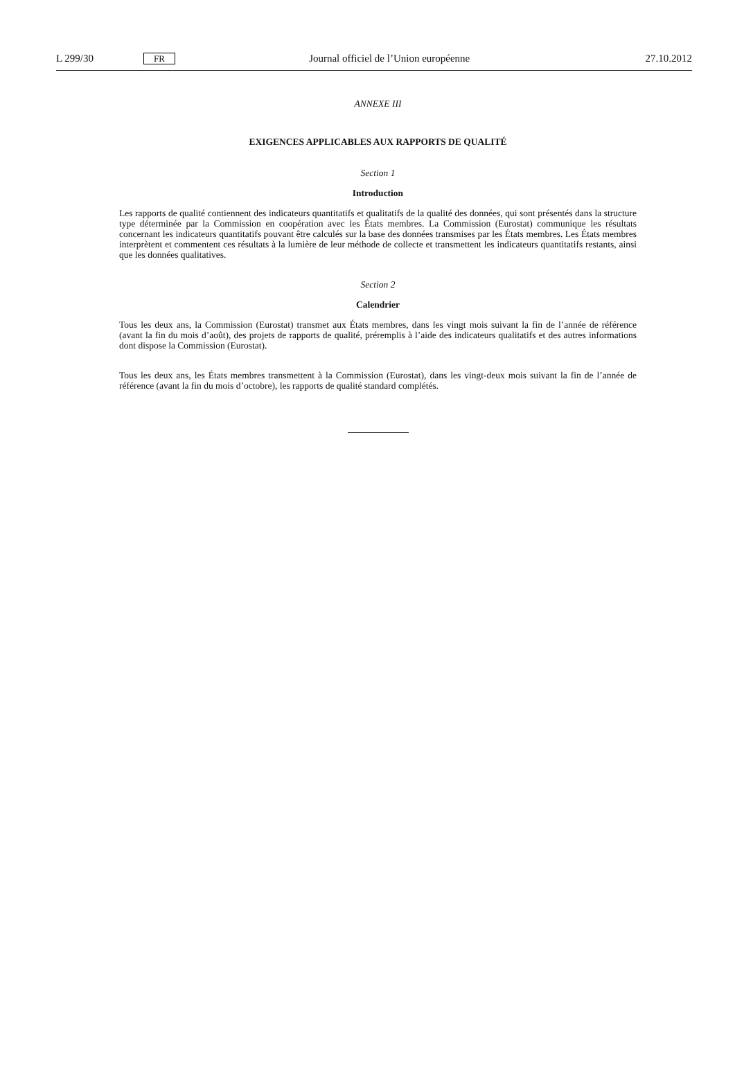L 299/30 FR Journal officiel de l’Union européenne 27.10.2012
ANNEXE III
EXIGENCES APPLICABLES AUX RAPPORTS DE QUALITÉ
Section 1
Introduction
Les rapports de qualité contiennent des indicateurs quantitatifs et qualitatifs de la qualité des données, qui sont présentés dans la structure type déterminée par la Commission en coopération avec les États membres. La Commission (Eurostat) communique les résultats concernant les indicateurs quantitatifs pouvant être calculés sur la base des données transmises par les États membres. Les États membres interprètent et commentent ces résultats à la lumière de leur méthode de collecte et transmettent les indicateurs quantitatifs restants, ainsi que les données qualitatives.
Section 2
Calendrier
Tous les deux ans, la Commission (Eurostat) transmet aux États membres, dans les vingt mois suivant la fin de l’année de référence (avant la fin du mois d’août), des projets de rapports de qualité, préremplis à l’aide des indicateurs qualitatifs et des autres informations dont dispose la Commission (Eurostat).
Tous les deux ans, les États membres transmettent à la Commission (Eurostat), dans les vingt-deux mois suivant la fin de l’année de référence (avant la fin du mois d’octobre), les rapports de qualité standard complétés.